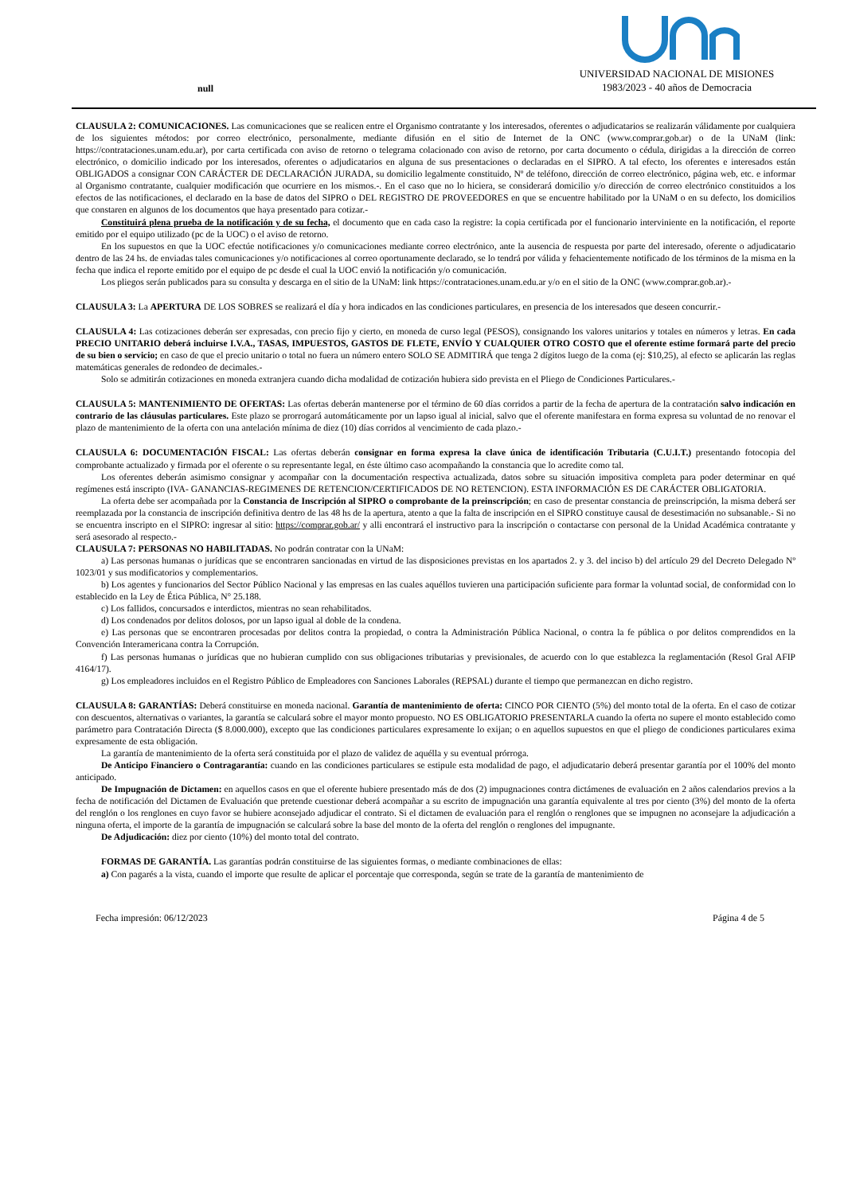null
UNIVERSIDAD NACIONAL DE MISIONES
1983/2023 - 40 años de Democracia
CLAUSULA 2: COMUNICACIONES. Las comunicaciones que se realicen entre el Organismo contratante y los interesados, oferentes o adjudicatarios se realizarán válidamente por cualquiera de los siguientes métodos: por correo electrónico, personalmente, mediante difusión en el sitio de Internet de la ONC (www.comprar.gob.ar) o de la UNaM (link: https://contrataciones.unam.edu.ar), por carta certificada con aviso de retorno o telegrama colacionado con aviso de retorno, por carta documento o cédula, dirigidas a la dirección de correo electrónico, o domicilio indicado por los interesados, oferentes o adjudicatarios en alguna de sus presentaciones o declaradas en el SIPRO. A tal efecto, los oferentes e interesados están OBLIGADOS a consignar CON CARÁCTER DE DECLARACIÓN JURADA, su domicilio legalmente constituido, Nº de teléfono, dirección de correo electrónico, página web, etc. e informar al Organismo contratante, cualquier modificación que ocurriere en los mismos.-. En el caso que no lo hiciera, se considerará domicilio y/o dirección de correo electrónico constituidos a los efectos de las notificaciones, el declarado en la base de datos del SIPRO o DEL REGISTRO DE PROVEEDORES en que se encuentre habilitado por la UNaM o en su defecto, los domicilios que constaren en algunos de los documentos que haya presentado para cotizar.-
Constituirá plena prueba de la notificación y de su fecha, el documento que en cada caso la registre: la copia certificada por el funcionario interviniente en la notificación, el reporte emitido por el equipo utilizado (pc de la UOC) o el aviso de retorno.
En los supuestos en que la UOC efectúe notificaciones y/o comunicaciones mediante correo electrónico, ante la ausencia de respuesta por parte del interesado, oferente o adjudicatario dentro de las 24 hs. de enviadas tales comunicaciones y/o notificaciones al correo oportunamente declarado, se lo tendrá por válida y fehacientemente notificado de los términos de la misma en la fecha que indica el reporte emitido por el equipo de pc desde el cual la UOC envió la notificación y/o comunicación.
Los pliegos serán publicados para su consulta y descarga en el sitio de la UNaM: link https://contrataciones.unam.edu.ar y/o en el sitio de la ONC (www.comprar.gob.ar).-
CLAUSULA 3: La APERTURA DE LOS SOBRES se realizará el día y hora indicados en las condiciones particulares, en presencia de los interesados que deseen concurrir.-
CLAUSULA 4: Las cotizaciones deberán ser expresadas, con precio fijo y cierto, en moneda de curso legal (PESOS), consignando los valores unitarios y totales en números y letras. En cada PRECIO UNITARIO deberá incluirse I.V.A., TASAS, IMPUESTOS, GASTOS DE FLETE, ENVÍO Y CUALQUIER OTRO COSTO que el oferente estime formará parte del precio de su bien o servicio; en caso de que el precio unitario o total no fuera un número entero SOLO SE ADMITIRÁ que tenga 2 dígitos luego de la coma (ej: $10,25), al efecto se aplicarán las reglas matemáticas generales de redondeo de decimales.-
Solo se admitirán cotizaciones en moneda extranjera cuando dicha modalidad de cotización hubiera sido prevista en el Pliego de Condiciones Particulares.-
CLAUSULA 5: MANTENIMIENTO DE OFERTAS: Las ofertas deberán mantenerse por el término de 60 días corridos a partir de la fecha de apertura de la contratación salvo indicación en contrario de las cláusulas particulares. Este plazo se prorrogará automáticamente por un lapso igual al inicial, salvo que el oferente manifestara en forma expresa su voluntad de no renovar el plazo de mantenimiento de la oferta con una antelación mínima de diez (10) días corridos al vencimiento de cada plazo.-
CLAUSULA 6: DOCUMENTACIÓN FISCAL: Las ofertas deberán consignar en forma expresa la clave única de identificación Tributaria (C.U.I.T.) presentando fotocopia del comprobante actualizado y firmada por el oferente o su representante legal, en éste último caso acompañando la constancia que lo acredite como tal.
Los oferentes deberán asimismo consignar y acompañar con la documentación respectiva actualizada, datos sobre su situación impositiva completa para poder determinar en qué regímenes está inscripto (IVA- GANANCIAS-REGIMENES DE RETENCION/CERTIFICADOS DE NO RETENCION). ESTA INFORMACIÓN ES DE CARÁCTER OBLIGATORIA.
La oferta debe ser acompañada por la Constancia de Inscripción al SIPRO o comprobante de la preinscripción; en caso de presentar constancia de preinscripción, la misma deberá ser reemplazada por la constancia de inscripción definitiva dentro de las 48 hs de la apertura, atento a que la falta de inscripción en el SIPRO constituye causal de desestimación no subsanable.- Si no se encuentra inscripto en el SIPRO: ingresar al sitio: https://comprar.gob.ar/ y alli encontrará el instructivo para la inscripción o contactarse con personal de la Unidad Académica contratante y será asesorado al respecto.-
CLAUSULA 7: PERSONAS NO HABILITADAS. No podrán contratar con la UNaM:
a) Las personas humanas o jurídicas que se encontraren sancionadas en virtud de las disposiciones previstas en los apartados 2. y 3. del inciso b) del artículo 29 del Decreto Delegado Nº 1023/01 y sus modificatorios y complementarios.
b) Los agentes y funcionarios del Sector Público Nacional y las empresas en las cuales aquéllos tuvieren una participación suficiente para formar la voluntad social, de conformidad con lo establecido en la Ley de Ética Pública, N° 25.188.
c) Los fallidos, concursados e interdictos, mientras no sean rehabilitados.
d) Los condenados por delitos dolosos, por un lapso igual al doble de la condena.
e) Las personas que se encontraren procesadas por delitos contra la propiedad, o contra la Administración Pública Nacional, o contra la fe pública o por delitos comprendidos en la Convención Interamericana contra la Corrupción.
f) Las personas humanas o jurídicas que no hubieran cumplido con sus obligaciones tributarias y previsionales, de acuerdo con lo que establezca la reglamentación (Resol Gral AFIP 4164/17).
g) Los empleadores incluidos en el Registro Público de Empleadores con Sanciones Laborales (REPSAL) durante el tiempo que permanezcan en dicho registro.
CLAUSULA 8: GARANTÍAS: Deberá constituirse en moneda nacional. Garantía de mantenimiento de oferta: CINCO POR CIENTO (5%) del monto total de la oferta. En el caso de cotizar con descuentos, alternativas o variantes, la garantía se calculará sobre el mayor monto propuesto. NO ES OBLIGATORIO PRESENTARLA cuando la oferta no supere el monto establecido como parámetro para Contratación Directa ($ 8.000.000), excepto que las condiciones particulares expresamente lo exijan; o en aquellos supuestos en que el pliego de condiciones particulares exima expresamente de esta obligación.
La garantía de mantenimiento de la oferta será constituida por el plazo de validez de aquélla y su eventual prórroga.
De Anticipo Financiero o Contragarantía: cuando en las condiciones particulares se estipule esta modalidad de pago, el adjudicatario deberá presentar garantía por el 100% del monto anticipado.
De Impugnación de Dictamen: en aquellos casos en que el oferente hubiere presentado más de dos (2) impugnaciones contra dictámenes de evaluación en 2 años calendarios previos a la fecha de notificación del Dictamen de Evaluación que pretende cuestionar deberá acompañar a su escrito de impugnación una garantía equivalente al tres por ciento (3%) del monto de la oferta del renglón o los renglones en cuyo favor se hubiere aconsejado adjudicar el contrato. Si el dictamen de evaluación para el renglón o renglones que se impugnen no aconsejare la adjudicación a ninguna oferta, el importe de la garantía de impugnación se calculará sobre la base del monto de la oferta del renglón o renglones del impugnante.
De Adjudicación: diez por ciento (10%) del monto total del contrato.
FORMAS DE GARANTÍA. Las garantías podrán constituirse de las siguientes formas, o mediante combinaciones de ellas:
a) Con pagarés a la vista, cuando el importe que resulte de aplicar el porcentaje que corresponda, según se trate de la garantía de mantenimiento de
Fecha impresión: 06/12/2023 Página 4 de 5